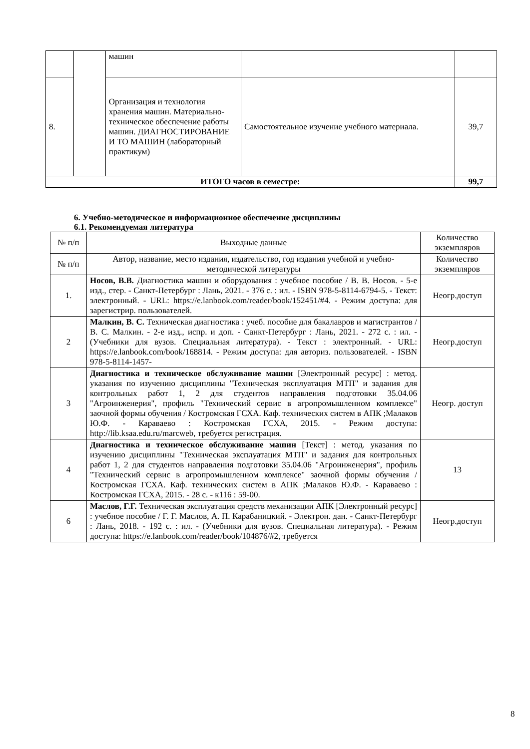| | | машин | | |
| 8. | | Организация и технология хранения машин. Материально-техническое обеспечение работы машин. ДИАГНОСТИРОВАНИЕ И ТО МАШИН (лабораторный практикум) | Самостоятельное изучение учебного материала. | 39,7 |
| ИТОГО часов в семестре: | | | | 99,7 |
6. Учебно-методическое и информационное обеспечение дисциплины
6.1. Рекомендуемая литература
| № п/п | Выходные данные | Количество экземпляров |
| № п/п | Автор, название, место издания, издательство, год издания учебной и учебно-методической литературы | Количество экземпляров |
| 1. | Носов, В.В. Диагностика машин и оборудования : учебное пособие / В. В. Носов. - 5-е изд., стер. - Санкт-Петербург : Лань, 2021. - 376 с. : ил. - ISBN 978-5-8114-6794-5. - Текст: электронный. - URL: https://e.lanbook.com/reader/book/152451/#4. - Режим доступа: для зарегистрир. пользователей. | Неогр.доступ |
| 2 | Малкин, В. С. Техническая диагностика : учеб. пособие для бакалавров и магистрантов / В. С. Малкин. - 2-е изд., испр. и доп. - Санкт-Петербург : Лань, 2021. - 272 с. : ил. - (Учебники для вузов. Специальная литература). - Текст : электронный. - URL: https://e.lanbook.com/book/168814. - Режим доступа: для авториз. пользователей. - ISBN 978-5-8114-1457- | Неогр.доступ |
| 3 | Диагностика и техническое обслуживание машин [Электронный ресурс] : метод. указания по изучению дисциплины "Техническая эксплуатация МТП" и задания для контрольных работ 1, 2 для студентов направления подготовки 35.04.06 "Агроинженерия", профиль "Технический сервис в агропромышленном комплексе" заочной формы обучения / Костромская ГСХА. Каф. технических систем в АПК ;Малаков Ю.Ф. - Караваево : Костромская ГСХА, 2015. - Режим доступа: http://lib.ksaa.edu.ru/marcweb, требуется регистрация. | Неогр. доступ |
| 4 | Диагностика и техническое обслуживание машин [Текст] : метод. указания по изучению дисциплины "Техническая эксплуатация МТП" и задания для контрольных работ 1, 2 для студентов направления подготовки 35.04.06 "Агроинженерия", профиль "Технический сервис в агропромышленном комплексе" заочной формы обучения / Костромская ГСХА. Каф. технических систем в АПК ;Малаков Ю.Ф. - Караваево : Костромская ГСХА, 2015. - 28 с. - к116 : 59-00. | 13 |
| 6 | Маслов, Г.Г. Техническая эксплуатация средств механизации АПК [Электронный ресурс] : учебное пособие / Г. Г. Маслов, А. П. Карабаницкий. - Электрон. дан. - Санкт-Петербург : Лань, 2018. - 192 с. : ил. - (Учебники для вузов. Специальная литература). - Режим доступа: https://e.lanbook.com/reader/book/104876/#2, требуется | Неогр.доступ |
8